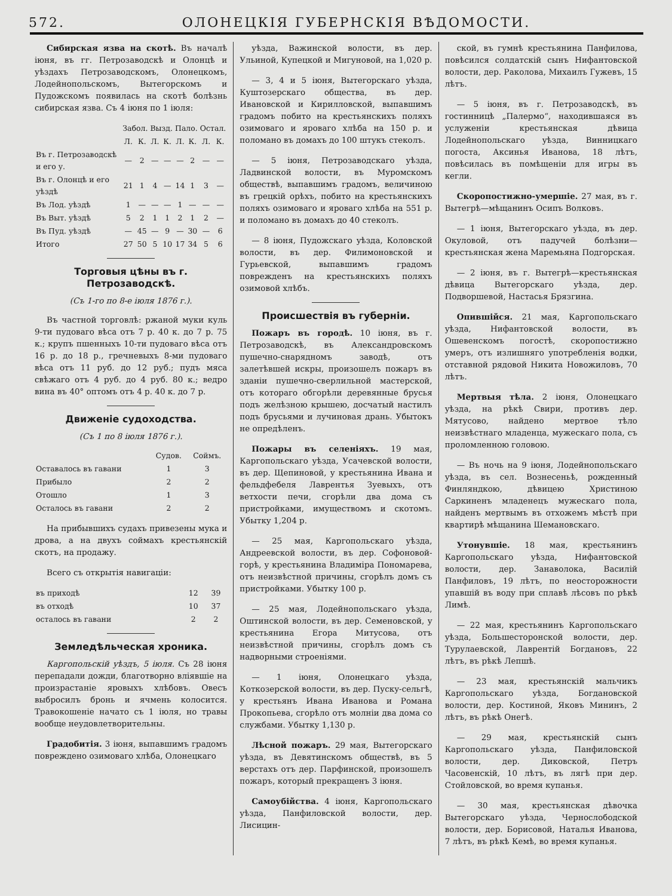572. ОЛОНЕЦКІЯ ГУБЕРНСКІЯ ВѢДОМОСТИ.
Сибирская язва на скотѣ. Въ началѣ іюня, въ гг. Петрозаводскѣ и Олонцѣ и уѣздахъ Петрозаводскомъ, Олонецкомъ, Лодейнопольскомъ, Вытегорскомъ и Пудожскомъ появилась на скотѣ болѣзнь сибирская язва. Съ 4 іюня по 1 іюля:
| | Забол. | | Вызд. | | Пало. | | Остал. | |
| --- | --- | --- | --- | --- | --- | --- | --- | --- |
| | Л. | К. | Л. | К. | Л. | К. | Л. | К. |
| Въ г. Петрозаводскѣ и его у. | — | 2 | — | — | — | 2 | — | — |
| Въ г. Олонцѣ и его уѣздѣ | 21 | 1 | 4 | — | 14 | 1 | 3 | — |
| Въ Лод. уѣздѣ | 1 | — | — | — | 1 | — | — | — |
| Въ Выт. уѣздѣ | 5 | 2 | 1 | 1 | 2 | 1 | 2 | — |
| Въ Пуд. уѣздѣ | — | 45 | — | 9 | — | 30 | — | 6 |
| Итого | 27 | 50 | 5 | 10 | 17 | 34 | 5 | 6 |
Торговыя цѣны въ г. Петрозаводскѣ.
(Съ 1-го по 8-е іюля 1876 г.).
Въ частной торговлѣ: ржаной муки куль 9-ти пудоваго вѣса отъ 7 р. 40 к. до 7 р. 75 к.; крупъ пшенныхъ 10-ти пудоваго вѣса отъ 16 р. до 18 р., гречневыхъ 8-ми пудоваго вѣса отъ 11 руб. до 12 руб.; пудъ мяса свѣжаго отъ 4 руб. до 4 руб. 80 к.; ведро вина въ 40° оптомъ отъ 4 р. 40 к. до 7 р.
Движеніе судоходства.
(Съ 1 по 8 іюля 1876 г.).
| | Судов. | Соймъ. |
| --- | --- | --- |
| Оставалось въ гавани | 1 | 3 |
| Прибыло | 2 | 2 |
| Отошло | 1 | 3 |
| Осталось въ гавани | 2 | 2 |
На прибывшихъ судахъ привезены мука и дрова, а на двухъ соймахъ крестьянскій скотъ, на продажу.
Всего съ открытія навигаціи:
| въ приходѣ | 12 | 39 |
| въ отходѣ | 10 | 37 |
| осталось въ гавани | 2 | 2 |
Земледѣльческая хроника.
Каргопольскій уѣздъ, 5 іюля. Съ 28 іюня перепадали дожди, благотворно вліявшіе на произрастаніе яровыхъ хлѣбовъ. Овесъ выбросилъ бронь и ячмень колосится. Травокошеніе начато съ 1 іюля, но травы вообще неудовлетворительны.
Градобитія. 3 іюня, выпавшимъ градомъ повреждено озимоваго хлѣба, Олонецкаго
уѣзда, Важинской волости, въ дер. Ульиной, Купецкой и Мигуновой, на 1,020 р.
— 3, 4 и 5 іюня, Вытегорскаго уѣзда, Куштозерскаго общества, въ дер. Ивановской и Кирилловской, выпавшимъ градомъ побито на крестьянскихъ поляхъ озимоваго и яроваго хлѣба на 150 р. и поломано въ домахъ до 100 штукъ стеколъ.
— 5 іюня, Петрозаводскаго уѣзда, Ладвинской волости, въ Муромскомъ обществѣ, выпавшимъ градомъ, величиною въ грецкій орѣхъ, побито на крестьянскихъ поляхъ озимоваго и яроваго хлѣба на 551 р. и поломано въ домахъ до 40 стеколъ.
— 8 іюня, Пудожскаго уѣзда, Коловской волости, въ дер. Филимоновской и Гурьевской, выпавшимъ градомъ поврежденъ на крестьянскихъ поляхъ озимовой хлѣбъ.
Происшествія въ губерніи.
Пожаръ въ городѣ. 10 іюня, въ г. Петрозаводскѣ, въ Александровскомъ пушечно-снарядномъ заводѣ, отъ залетѣвшей искры, произошелъ пожаръ въ зданіи пушечно-сверлильной мастерской, отъ котораго обгорѣли деревянные брусья подъ желѣзною крышею, досчатый настилъ подъ брусьями и лучиновая дрань. Убытокъ не опредѣленъ.
Пожары въ селеніяхъ. 19 мая, Каргопольскаго уѣзда, Усачевской волости, въ дер. Щепиновой, у крестьянина Ивана и фельдфебеля Лаврентья Зуевыхъ, отъ ветхости печи, сгорѣли два дома съ пристройками, имуществомъ и скотомъ. Убытку 1,204 р.
— 25 мая, Каргопольскаго уѣзда, Андреевской волости, въ дер. Софоновой-горѣ, у крестьянина Владиміра Пономарева, отъ неизвѣстной причины, сгорѣлъ домъ съ пристройками. Убытку 100 р.
— 25 мая, Лодейнопольскаго уѣзда, Оштинской волости, въ дер. Семеновской, у крестьянина Егора Митусова, отъ неизвѣстной причины, сгорѣлъ домъ съ надворными строеніями.
— 1 іюня, Олонецкаго уѣзда, Коткозерской волости, въ дер. Пуску-сельгѣ, у крестьянъ Ивана Иванова и Романа Прокопьева, сгорѣло отъ молніи два дома со службами. Убытку 1,130 р.
Лѣсной пожаръ. 29 мая, Вытегорскаго уѣзда, въ Девятинскомъ обществѣ, въ 5 верстахъ отъ дер. Парфинской, произошелъ пожаръ, который прекращенъ 3 іюня.
Самоубійства. 4 іюня, Каргопольскаго уѣзда, Панфиловской волости, дер. Лисицин-
ской, въ гумнѣ крестьянина Панфилова, повѣсился солдатскій сынъ Нифантовской волости, дер. Раколова, Михаилъ Гужевъ, 15 лѣтъ.
— 5 іюня, въ г. Петрозаводскѣ, въ гостинницѣ „Палермо“, находившаяся въ услуженіи крестьянская дѣвица Лодейнопольскаго уѣзда, Винницкаго погоста, Аксинья Иванова, 18 лѣтъ, повѣсилась въ помѣщеніи для игры въ кегли.
Скоропостижно-умершіе. 27 мая, въ г. Вытегрѣ—мѣщанинъ Осипъ Волковъ.
— 1 іюня, Вытегорскаго уѣзда, въ дер. Окуловой, отъ падучей болѣзни—крестьянская жена Маремьяна Подгорская.
— 2 іюня, въ г. Вытегрѣ—крестьянская дѣвица Вытегорскаго уѣзда, дер. Подворшевой, Настасья Брязгина.
Опившійся. 21 мая, Каргопольскаго уѣзда, Нифантовской волости, въ Ошевенскомъ погостѣ, скоропостижно умеръ, отъ излишняго употребленія водки, отставной рядовой Никита Новожиловъ, 70 лѣтъ.
Мертвыя тѣла. 2 іюня, Олонецкаго уѣзда, на рѣкѣ Свири, противъ дер. Мятусово, найдено мертвое тѣло неизвѣстнаго младенца, мужескаго пола, съ проломленною головою.
— Въ ночь на 9 іюня, Лодейнопольскаго уѣзда, въ сел. Вознесеньѣ, рожденный Финляндкою, дѣвицею Христиною Саркиненъ младенецъ мужескаго пола, найденъ мертвымъ въ отхожемъ мѣстѣ при квартирѣ мѣщанина Шемановскаго.
Утонувшіе. 18 мая, крестьянинъ Каргопольскаго уѣзда, Нифантовской волости, дер. Занаволока, Василій Панфиловъ, 19 лѣтъ, по неосторожности упавшій въ воду при сплавѣ лѣсовъ по рѣкѣ Лимѣ.
— 22 мая, крестьянинъ Каргопольскаго уѣзда, Большесторонской волости, дер. Турулаевской, Лаврентій Богдановъ, 22 лѣтъ, въ рѣкѣ Лепшѣ.
— 23 мая, крестьянскій мальчикъ Каргопольскаго уѣзда, Богдановской волости, дер. Костиной, Яковъ Мининъ, 2 лѣтъ, въ рѣкѣ Онегѣ.
— 29 мая, крестьянскій сынъ Каргопольскаго уѣзда, Панфиловской волости, дер. Диковской, Петръ Часовенскій, 10 лѣтъ, въ лягѣ при дер. Стойловской, во время купанья.
— 30 мая, крестьянская дѣвочка Вытегорскаго уѣзда, Чернослободской волости, дер. Борисовой, Наталья Иванова, 7 лѣтъ, въ рѣкѣ Кемѣ, во время купанья.